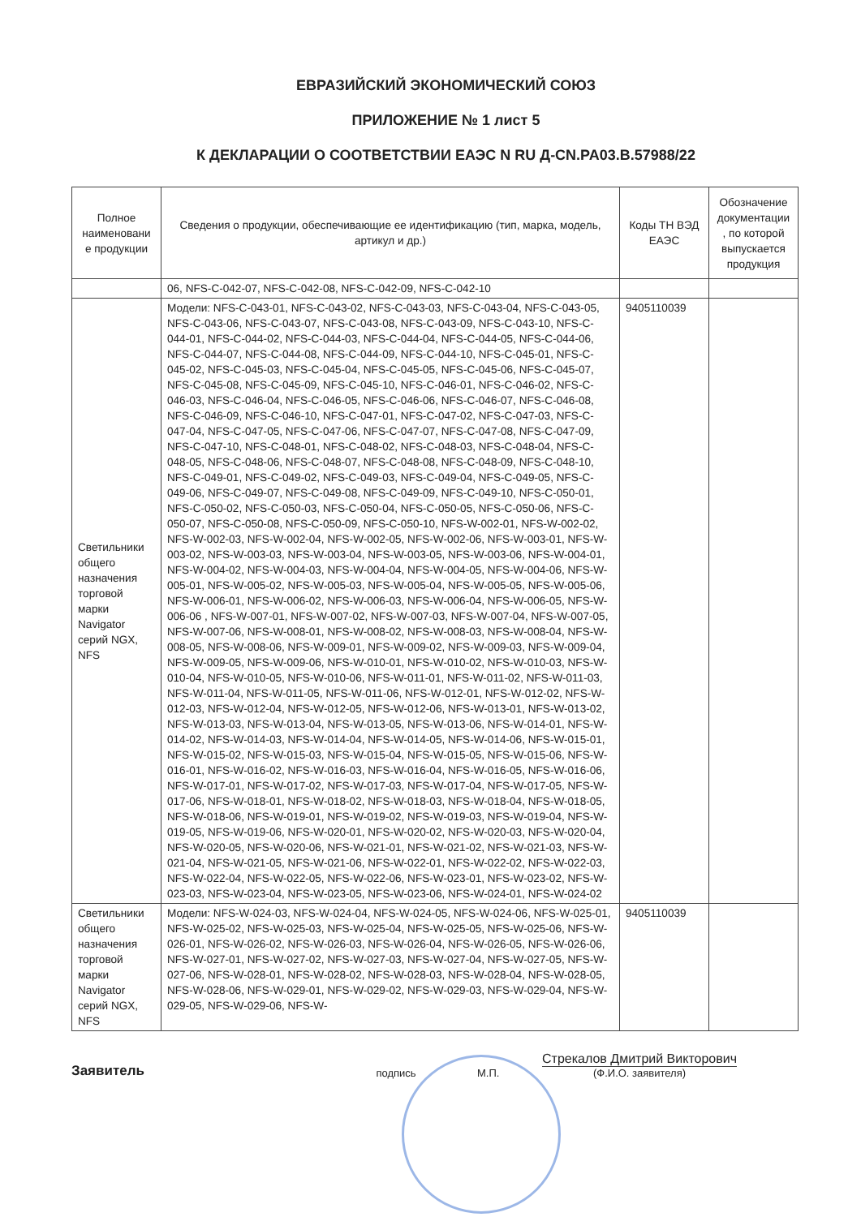ЕВРАЗИЙСКИЙ ЭКОНОМИЧЕСКИЙ СОЮЗ
ПРИЛОЖЕНИЕ № 1 лист 5
К ДЕКЛАРАЦИИ О СООТВЕТСТВИИ ЕАЭС N RU Д-CN.PA03.B.57988/22
| Полное наименовани е продукции | Сведения о продукции, обеспечивающие ее идентификацию (тип, марка, модель, артикул и др.) | Коды ТН ВЭД ЕАЭС | Обозначение документации , по которой выпускается продукция |
| --- | --- | --- | --- |
| | 06, NFS-C-042-07, NFS-C-042-08, NFS-C-042-09, NFS-C-042-10 | | |
| Светильники общего назначения торговой марки Navigator серий NGX, NFS | Модели: NFS-C-043-01, NFS-C-043-02, NFS-C-043-03, NFS-C-043-04, NFS-C-043-05, NFS-C-043-06, NFS-C-043-07, NFS-C-043-08, NFS-C-043-09, NFS-C-043-10, NFS-C-044-01, NFS-C-044-02, NFS-C-044-03, NFS-C-044-04, NFS-C-044-05, NFS-C-044-06, NFS-C-044-07, NFS-C-044-08, NFS-C-044-09, NFS-C-044-10, NFS-C-045-01, NFS-C-045-02, NFS-C-045-03, NFS-C-045-04, NFS-C-045-05, NFS-C-045-06, NFS-C-045-07, NFS-C-045-08, NFS-C-045-09, NFS-C-045-10, NFS-C-046-01, NFS-C-046-02, NFS-C-046-03, NFS-C-046-04, NFS-C-046-05, NFS-C-046-06, NFS-C-046-07, NFS-C-046-08, NFS-C-046-09, NFS-C-046-10, NFS-C-047-01, NFS-C-047-02, NFS-C-047-03, NFS-C-047-04, NFS-C-047-05, NFS-C-047-06, NFS-C-047-07, NFS-C-047-08, NFS-C-047-09, NFS-C-047-10, NFS-C-048-01, NFS-C-048-02, NFS-C-048-03, NFS-C-048-04, NFS-C-048-05, NFS-C-048-06, NFS-C-048-07, NFS-C-048-08, NFS-C-048-09, NFS-C-048-10, NFS-C-049-01, NFS-C-049-02, NFS-C-049-03, NFS-C-049-04, NFS-C-049-05, NFS-C-049-06, NFS-C-049-07, NFS-C-049-08, NFS-C-049-09, NFS-C-049-10, NFS-C-050-01, NFS-C-050-02, NFS-C-050-03, NFS-C-050-04, NFS-C-050-05, NFS-C-050-06, NFS-C-050-07, NFS-C-050-08, NFS-C-050-09, NFS-C-050-10, NFS-W-002-01, NFS-W-002-02, NFS-W-002-03, NFS-W-002-04, NFS-W-002-05, NFS-W-002-06, NFS-W-003-01, NFS-W-003-02, NFS-W-003-03, NFS-W-003-04, NFS-W-003-05, NFS-W-003-06, NFS-W-004-01, NFS-W-004-02, NFS-W-004-03, NFS-W-004-04, NFS-W-004-05, NFS-W-004-06, NFS-W-005-01, NFS-W-005-02, NFS-W-005-03, NFS-W-005-04, NFS-W-005-05, NFS-W-005-06, NFS-W-006-01, NFS-W-006-02, NFS-W-006-03, NFS-W-006-04, NFS-W-006-05, NFS-W-006-06 , NFS-W-007-01, NFS-W-007-02, NFS-W-007-03, NFS-W-007-04, NFS-W-007-05, NFS-W-007-06, NFS-W-008-01, NFS-W-008-02, NFS-W-008-03, NFS-W-008-04, NFS-W-008-05, NFS-W-008-06, NFS-W-009-01, NFS-W-009-02, NFS-W-009-03, NFS-W-009-04, NFS-W-009-05, NFS-W-009-06, NFS-W-010-01, NFS-W-010-02, NFS-W-010-03, NFS-W-010-04, NFS-W-010-05, NFS-W-010-06, NFS-W-011-01, NFS-W-011-02, NFS-W-011-03, NFS-W-011-04, NFS-W-011-05, NFS-W-011-06, NFS-W-012-01, NFS-W-012-02, NFS-W-012-03, NFS-W-012-04, NFS-W-012-05, NFS-W-012-06, NFS-W-013-01, NFS-W-013-02, NFS-W-013-03, NFS-W-013-04, NFS-W-013-05, NFS-W-013-06, NFS-W-014-01, NFS-W-014-02, NFS-W-014-03, NFS-W-014-04, NFS-W-014-05, NFS-W-014-06, NFS-W-015-01, NFS-W-015-02, NFS-W-015-03, NFS-W-015-04, NFS-W-015-05, NFS-W-015-06, NFS-W-016-01, NFS-W-016-02, NFS-W-016-03, NFS-W-016-04, NFS-W-016-05, NFS-W-016-06, NFS-W-017-01, NFS-W-017-02, NFS-W-017-03, NFS-W-017-04, NFS-W-017-05, NFS-W-017-06, NFS-W-018-01, NFS-W-018-02, NFS-W-018-03, NFS-W-018-04, NFS-W-018-05, NFS-W-018-06, NFS-W-019-01, NFS-W-019-02, NFS-W-019-03, NFS-W-019-04, NFS-W-019-05, NFS-W-019-06, NFS-W-020-01, NFS-W-020-02, NFS-W-020-03, NFS-W-020-04, NFS-W-020-05, NFS-W-020-06, NFS-W-021-01, NFS-W-021-02, NFS-W-021-03, NFS-W-021-04, NFS-W-021-05, NFS-W-021-06, NFS-W-022-01, NFS-W-022-02, NFS-W-022-03, NFS-W-022-04, NFS-W-022-05, NFS-W-022-06, NFS-W-023-01, NFS-W-023-02, NFS-W-023-03, NFS-W-023-04, NFS-W-023-05, NFS-W-023-06, NFS-W-024-01, NFS-W-024-02 | 9405110039 | |
| Светильники общего назначения торговой марки Navigator серий NGX, NFS | Модели: NFS-W-024-03, NFS-W-024-04, NFS-W-024-05, NFS-W-024-06, NFS-W-025-01, NFS-W-025-02, NFS-W-025-03, NFS-W-025-04, NFS-W-025-05, NFS-W-025-06, NFS-W-026-01, NFS-W-026-02, NFS-W-026-03, NFS-W-026-04, NFS-W-026-05, NFS-W-026-06, NFS-W-027-01, NFS-W-027-02, NFS-W-027-03, NFS-W-027-04, NFS-W-027-05, NFS-W-027-06, NFS-W-028-01, NFS-W-028-02, NFS-W-028-03, NFS-W-028-04, NFS-W-028-05, NFS-W-028-06, NFS-W-029-01, NFS-W-029-02, NFS-W-029-03, NFS-W-029-04, NFS-W-029-05, NFS-W-029-06, NFS-W- | 9405110039 | |
Заявитель
подпись
М.П.
Стрекалов Дмитрий Викторович
(Ф.И.О. заявителя)